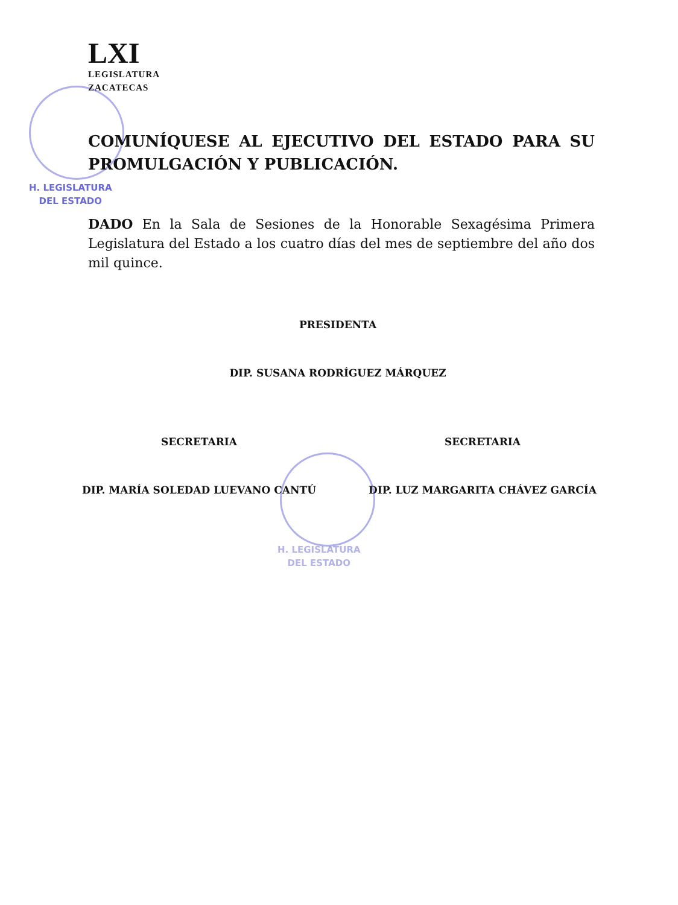LXI
LEGISLATURA
ZACATECAS
H. LEGISLATURA
DEL ESTADO
COMUNÍQUESE AL EJECUTIVO DEL ESTADO PARA SU PROMULGACIÓN Y PUBLICACIÓN.
DADO En la Sala de Sesiones de la Honorable Sexagésima Primera Legislatura del Estado a los cuatro días del mes de septiembre del año dos mil quince.
PRESIDENTA
DIP. SUSANA RODRÍGUEZ MÁRQUEZ
SECRETARIA
DIP. MARÍA SOLEDAD LUEVANO CANTÚ
SECRETARIA
DIP. LUZ MARGARITA CHÁVEZ GARCÍA
H. LEGISLATURA
DEL ESTADO